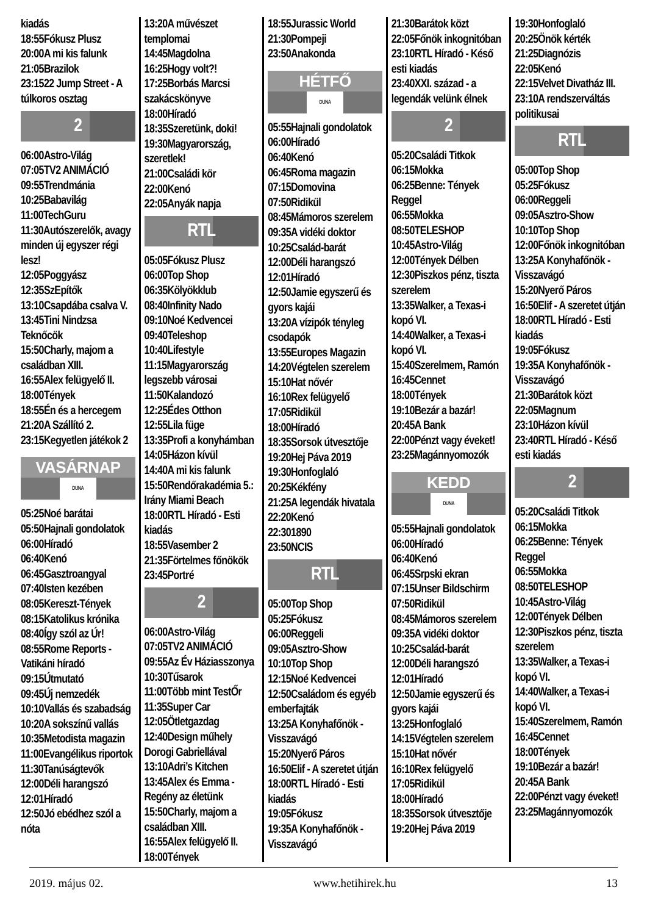kiadás
18:55Fókusz Plusz
20:00A mi kis falunk
21:05Brazilok
23:1522 Jump Street - A túlkoros osztag
2
06:00Astro-Világ
07:05TV2 ANIMÁCIÓ
09:55Trendmánia
10:25Babavilág
11:00TechGuru
11:30Autószerelők, avagy minden új egyszer régi lesz!
12:05Poggyász
12:35SzEpítők
13:10Csapdába csalva V.
13:45Tini Nindzsa Teknőcök
15:50Charly, majom a családban XIII.
16:55Alex felügyelő II.
18:00Tények
18:55Én és a hercegem
21:20A Szállító 2.
23:15Kegyetlen játékok 2
VASÁRNAP
DUNA
05:25Noé barátai
05:50Hajnali gondolatok
06:00Híradó
06:40Kenó
06:45Gasztroangyal
07:40Isten kezében
08:05Kereszt-Tények
08:15Katolikus krónika
08:40Így szól az Úr!
08:55Rome Reports - Vatikáni híradó
09:15Útmutató
09:45Új nemzedék
10:10Vallás és szabadság
10:20A sokszínű vallás
10:35Metodista magazin
11:00Evangélikus riportok
11:30Tanúságtevők
12:00Déli harangszó
12:01Híradó
12:50Jó ebédhez szól a nóta
13:20A művészet templomai
14:45Magdolna
16:25Hogy volt?!
17:25Borbás Marcsi szakácskönyve
18:00Híradó
18:35Szeretünk, doki!
19:30Magyarország, szeretlek!
21:00Családi kör
22:00Kenó
22:05Anyák napja
RTL
05:05Fókusz Plusz
06:00Top Shop
06:35Kölyökklub
08:40Infinity Nado
09:10Noé Kedvencei
09:40Teleshop
10:40Lifestyle
11:15Magyarország legszebb városai
11:50Kalandozó
12:25Édes Otthon
12:55Lila füge
13:35Profi a konyhámban
14:05Házon kívül
14:40A mi kis falunk
15:50Rendőrakadémia 5.: Irány Miami Beach
18:00RTL Híradó - Esti kiadás
18:55Vasember 2
21:35Förtelmes főnökök
23:45Portré
2
06:00Astro-Világ
07:05TV2 ANIMÁCIÓ
09:55Az Év Háziasszonya
10:30Tűsarok
11:00Több mint TestŐr
11:35Super Car
12:05Ötletgazdag
12:40Design műhely Dorogi Gabriellával
13:10Adri’s Kitchen
13:45Alex és Emma - Regény az életünk
15:50Charly, majom a családban XIII.
16:55Alex felügyelő II.
18:00Tények
18:55Jurassic World
21:30Pompeji
23:50Anakonda
HÉTFŐ
DUNA
05:55Hajnali gondolatok
06:00Híradó
06:40Kenó
06:45Roma magazin
07:15Domovina
07:50Ridikül
08:45Mámoros szerelem
09:35A vidéki doktor
10:25Család-barát
12:00Déli harangszó
12:01Híradó
12:50Jamie egyszerű és gyors kajái
13:20A vízipók tényleg csodapók
13:55Europes Magazin
14:20Végtelen szerelem
15:10Hat nővér
16:10Rex felügyelő
17:05Ridikül
18:00Híradó
18:35Sorsok útvesztője
19:20Hej Páva 2019
19:30Honfoglaló
20:25Kékfény
21:25A legendák hivatala
22:20Kenó
22:301890
23:50NCIS
RTL
05:00Top Shop
05:25Fókusz
06:00Reggeli
09:05Asztro-Show
10:10Top Shop
12:15Noé Kedvencei
12:50Családom és egyéb emberfajták
13:25A Konyhafőnök - Visszavágó
15:20Nyerő Páros
16:50Elif - A szeretet útján
18:00RTL Híradó - Esti kiadás
19:05Fókusz
19:35A Konyhafőnök - Visszavágó
21:30Barátok közt
22:05Főnök inkognitóban
23:10RTL Híradó - Késő esti kiadás
23:40XXI. század - a legendák velünk élnek
2
05:20Családi Titkok
06:15Mokka
06:25Benne: Tények Reggel
06:55Mokka
08:50TELESHOP
10:45Astro-Világ
12:00Tények Délben
12:30Piszkos pénz, tiszta szerelem
13:35Walker, a Texas-i kopó VI.
14:40Walker, a Texas-i kopó VI.
15:40Szerelmem, Ramón
16:45Cennet
18:00Tények
19:10Bezár a bazár!
20:45A Bank
22:00Pénzt vagy éveket!
23:25Magánnyomozók
KEDD
DUNA
05:55Hajnali gondolatok
06:00Híradó
06:40Kenó
06:45Srpski ekran
07:15Unser Bildschirm
07:50Ridikül
08:45Mámoros szerelem
09:35A vidéki doktor
10:25Család-barát
12:00Déli harangszó
12:01Híradó
12:50Jamie egyszerű és gyors kajái
13:25Honfoglaló
14:15Végtelen szerelem
15:10Hat nővér
16:10Rex felügyelő
17:05Ridikül
18:00Híradó
18:35Sorsok útvesztője
19:20Hej Páva 2019
19:30Honfoglaló
20:25Önök kérték
21:25Diagnózis
22:05Kenó
22:15Velvet Divatház III.
23:10A rendszerváltás politikusai
RTL
05:00Top Shop
05:25Fókusz
06:00Reggeli
09:05Asztro-Show
10:10Top Shop
12:00Főnök inkognitóban
13:25A Konyhafőnök - Visszavágó
15:20Nyerő Páros
16:50Elif - A szeretet útján
18:00RTL Híradó - Esti kiadás
19:05Fókusz
19:35A Konyhafőnök - Visszavágó
21:30Barátok közt
22:05Magnum
23:10Házon kívül
23:40RTL Híradó - Késő esti kiadás
2
05:20Családi Titkok
06:15Mokka
06:25Benne: Tények Reggel
06:55Mokka
08:50TELESHOP
10:45Astro-Világ
12:00Tények Délben
12:30Piszkos pénz, tiszta szerelem
13:35Walker, a Texas-i kopó VI.
14:40Walker, a Texas-i kopó VI.
15:40Szerelmem, Ramón
16:45Cennet
18:00Tények
19:10Bezár a bazár!
20:45A Bank
22:00Pénzt vagy éveket!
23:25Magánnyomozók
2019. május 02. www.hetihirek.hu 13